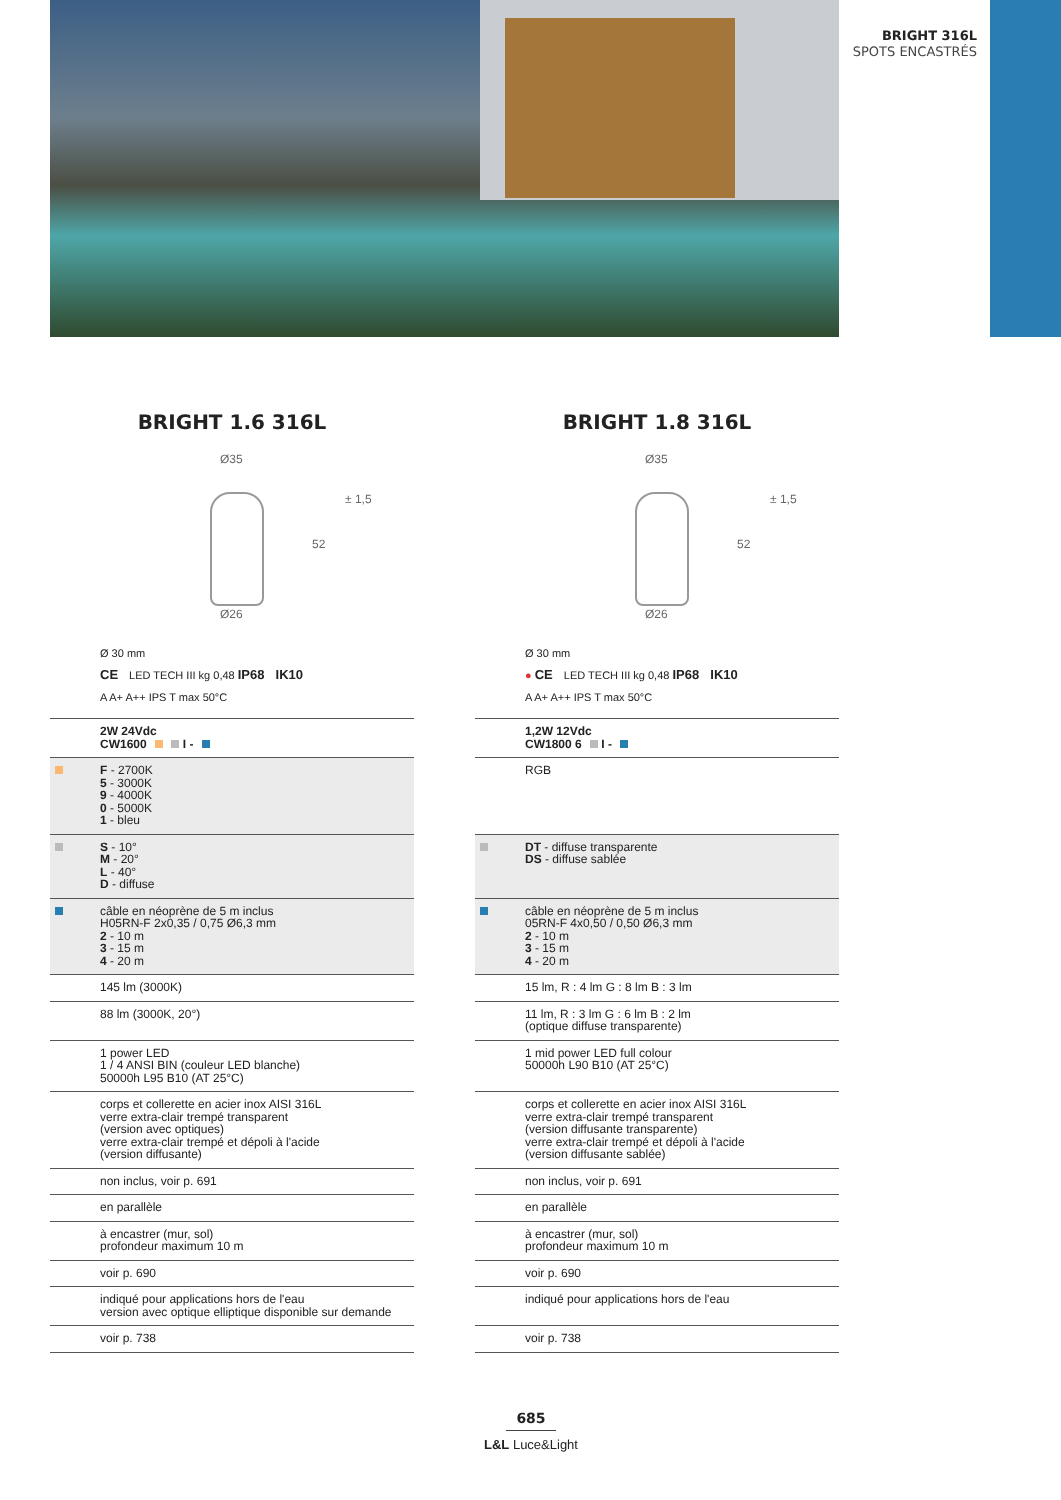BRIGHT 316L
SPOTS ENCASTRÉS
BRIGHT 1.6 316L
Ø35
± 1,5
52
Ø26
Ø 30 mm
CE LED TECH III kg 0,48 IP68 IK10
A A+ A++ IPS T max 50°C
| | 2W 24Vdc CW1600 I - |
| | F - 2700K 5 - 3000K 9 - 4000K 0 - 5000K 1 - bleu |
| | S - 10° M - 20° L - 40° D - diffuse |
| | câble en néoprène de 5 m inclus H05RN-F 2x0,35 / 0,75 Ø6,3 mm 2 - 10 m 3 - 15 m 4 - 20 m |
| | 145 lm (3000K) |
| | 88 lm (3000K, 20°) |
| | 1 power LED 1 / 4 ANSI BIN (couleur LED blanche) 50000h L95 B10 (AT 25°C) |
| | corps et collerette en acier inox AISI 316L verre extra-clair trempé transparent (version avec optiques) verre extra-clair trempé et dépoli à l'acide (version diffusante) |
| | non inclus, voir p. 691 |
| | en parallèle |
| | à encastrer (mur, sol) profondeur maximum 10 m |
| | voir p. 690 |
| | indiqué pour applications hors de l'eau version avec optique elliptique disponible sur demande |
| | voir p. 738 |
BRIGHT 1.8 316L
Ø35
± 1,5
52
Ø26
Ø 30 mm
● CE LED TECH III kg 0,48 IP68 IK10
A A+ A++ IPS T max 50°C
| | 1,2W 12Vdc CW1800 6 I - |
| | RGB |
| | DT - diffuse transparente DS - diffuse sablée |
| | câble en néoprène de 5 m inclus 05RN-F 4x0,50 / 0,50 Ø6,3 mm 2 - 10 m 3 - 15 m 4 - 20 m |
| | 15 lm, R : 4 lm G : 8 lm B : 3 lm |
| | 11 lm, R : 3 lm G : 6 lm B : 2 lm (optique diffuse transparente) |
| | 1 mid power LED full colour 50000h L90 B10 (AT 25°C) |
| | corps et collerette en acier inox AISI 316L verre extra-clair trempé transparent (version diffusante transparente) verre extra-clair trempé et dépoli à l'acide (version diffusante sablée) |
| | non inclus, voir p. 691 |
| | en parallèle |
| | à encastrer (mur, sol) profondeur maximum 10 m |
| | voir p. 690 |
| | indiqué pour applications hors de l'eau |
| | voir p. 738 |
685
L&L Luce&Light